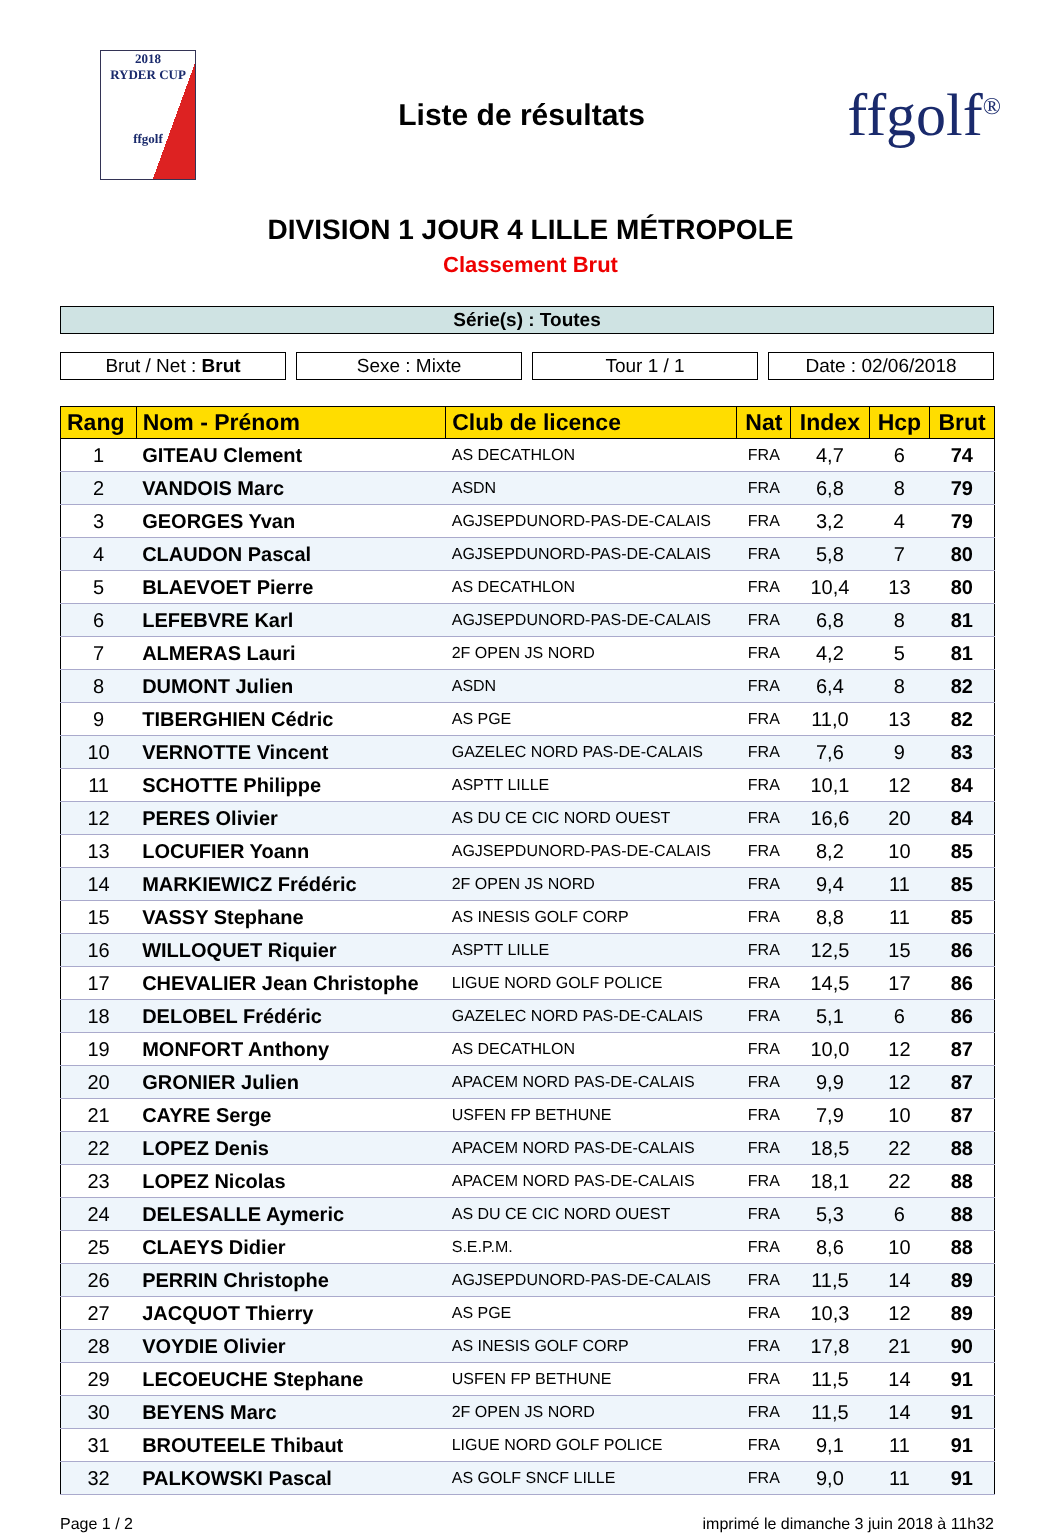2018
RYDER CUP
ffgolf
Liste de résultats
ffgolf<sup>®</sup>
DIVISION 1 JOUR 4 LILLE MÉTROPOLE
Classement Brut
Série(s) : Toutes
Brut / Net : Brut Sexe : Mixte Tour 1 / 1 Date : 02/06/2018
| Rang | Nom - Prénom | Club de licence | Nat | Index | Hcp | Brut |
| --- | --- | --- | --- | --- | --- | --- |
| 1 | GITEAU Clement | AS DECATHLON | FRA | 4,7 | 6 | 74 |
| 2 | VANDOIS Marc | ASDN | FRA | 6,8 | 8 | 79 |
| 3 | GEORGES Yvan | AGJSEPDUNORD-PAS-DE-CALAIS | FRA | 3,2 | 4 | 79 |
| 4 | CLAUDON Pascal | AGJSEPDUNORD-PAS-DE-CALAIS | FRA | 5,8 | 7 | 80 |
| 5 | BLAEVOET Pierre | AS DECATHLON | FRA | 10,4 | 13 | 80 |
| 6 | LEFEBVRE Karl | AGJSEPDUNORD-PAS-DE-CALAIS | FRA | 6,8 | 8 | 81 |
| 7 | ALMERAS Lauri | 2F OPEN JS NORD | FRA | 4,2 | 5 | 81 |
| 8 | DUMONT Julien | ASDN | FRA | 6,4 | 8 | 82 |
| 9 | TIBERGHIEN Cédric | AS PGE | FRA | 11,0 | 13 | 82 |
| 10 | VERNOTTE Vincent | GAZELEC NORD PAS-DE-CALAIS | FRA | 7,6 | 9 | 83 |
| 11 | SCHOTTE Philippe | ASPTT LILLE | FRA | 10,1 | 12 | 84 |
| 12 | PERES Olivier | AS DU CE CIC NORD OUEST | FRA | 16,6 | 20 | 84 |
| 13 | LOCUFIER Yoann | AGJSEPDUNORD-PAS-DE-CALAIS | FRA | 8,2 | 10 | 85 |
| 14 | MARKIEWICZ Frédéric | 2F OPEN JS NORD | FRA | 9,4 | 11 | 85 |
| 15 | VASSY Stephane | AS INESIS GOLF CORP | FRA | 8,8 | 11 | 85 |
| 16 | WILLOQUET Riquier | ASPTT LILLE | FRA | 12,5 | 15 | 86 |
| 17 | CHEVALIER Jean Christophe | LIGUE NORD GOLF POLICE | FRA | 14,5 | 17 | 86 |
| 18 | DELOBEL Frédéric | GAZELEC NORD PAS-DE-CALAIS | FRA | 5,1 | 6 | 86 |
| 19 | MONFORT Anthony | AS DECATHLON | FRA | 10,0 | 12 | 87 |
| 20 | GRONIER Julien | APACEM NORD PAS-DE-CALAIS | FRA | 9,9 | 12 | 87 |
| 21 | CAYRE Serge | USFEN FP BETHUNE | FRA | 7,9 | 10 | 87 |
| 22 | LOPEZ Denis | APACEM NORD PAS-DE-CALAIS | FRA | 18,5 | 22 | 88 |
| 23 | LOPEZ Nicolas | APACEM NORD PAS-DE-CALAIS | FRA | 18,1 | 22 | 88 |
| 24 | DELESALLE Aymeric | AS DU CE CIC NORD OUEST | FRA | 5,3 | 6 | 88 |
| 25 | CLAEYS Didier | S.E.P.M. | FRA | 8,6 | 10 | 88 |
| 26 | PERRIN Christophe | AGJSEPDUNORD-PAS-DE-CALAIS | FRA | 11,5 | 14 | 89 |
| 27 | JACQUOT Thierry | AS PGE | FRA | 10,3 | 12 | 89 |
| 28 | VOYDIE Olivier | AS INESIS GOLF CORP | FRA | 17,8 | 21 | 90 |
| 29 | LECOEUCHE Stephane | USFEN FP BETHUNE | FRA | 11,5 | 14 | 91 |
| 30 | BEYENS Marc | 2F OPEN JS NORD | FRA | 11,5 | 14 | 91 |
| 31 | BROUTEELE Thibaut | LIGUE NORD GOLF POLICE | FRA | 9,1 | 11 | 91 |
| 32 | PALKOWSKI Pascal | AS GOLF SNCF LILLE | FRA | 9,0 | 11 | 91 |
Page 1 / 2 imprimé le dimanche 3 juin 2018 à 11h32